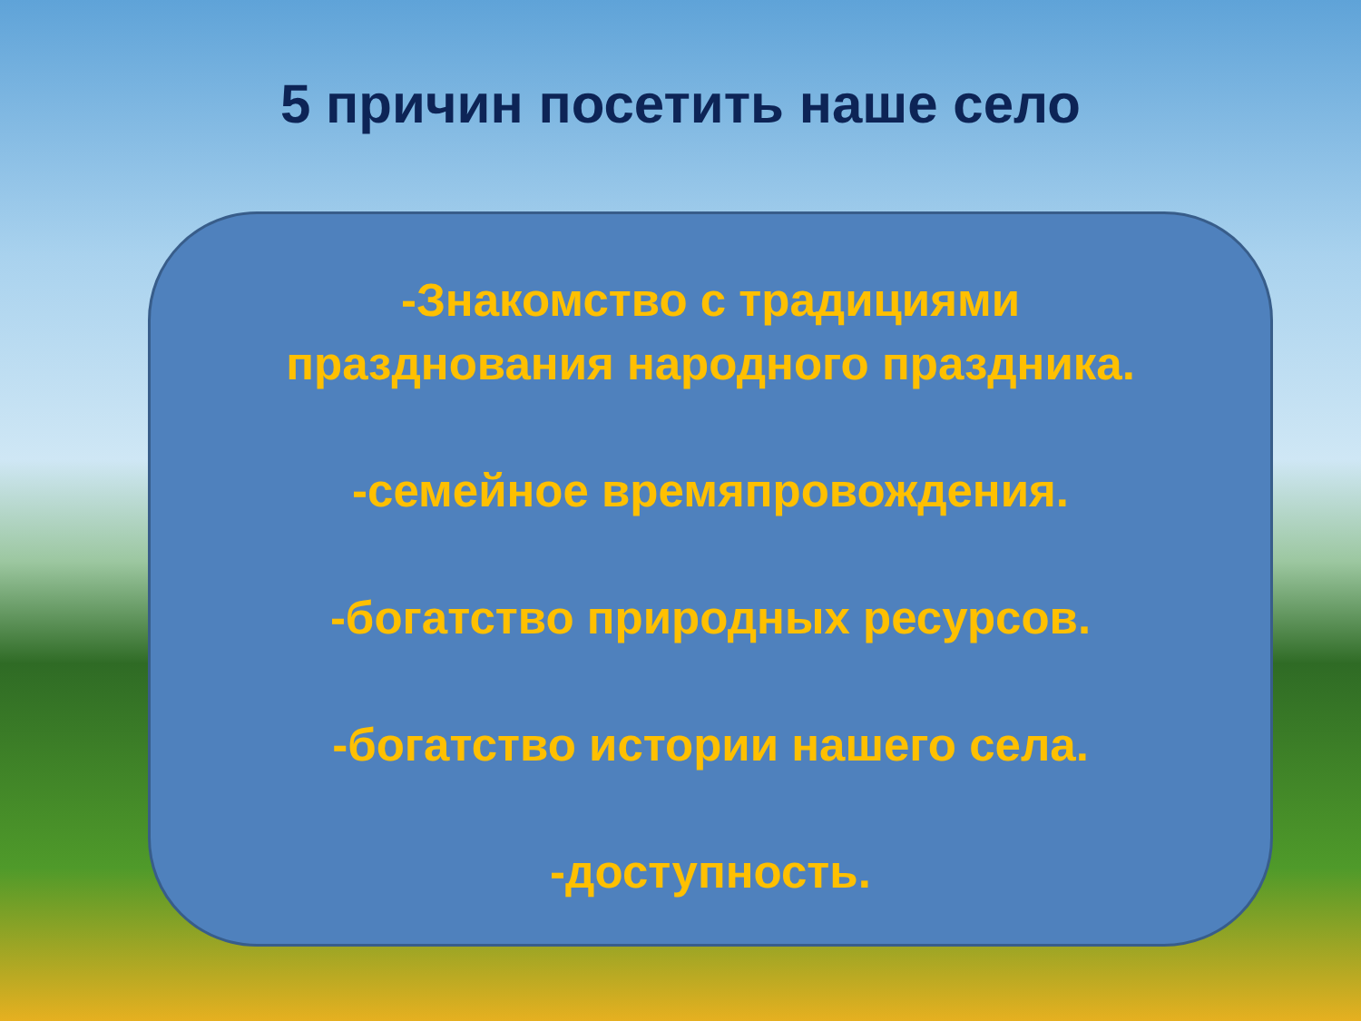5 причин посетить наше село
-Знакомство с традициями
празднования народного праздника.
-семейное времяпровождения.
-богатство природных ресурсов.
-богатство истории нашего села.
-доступность.